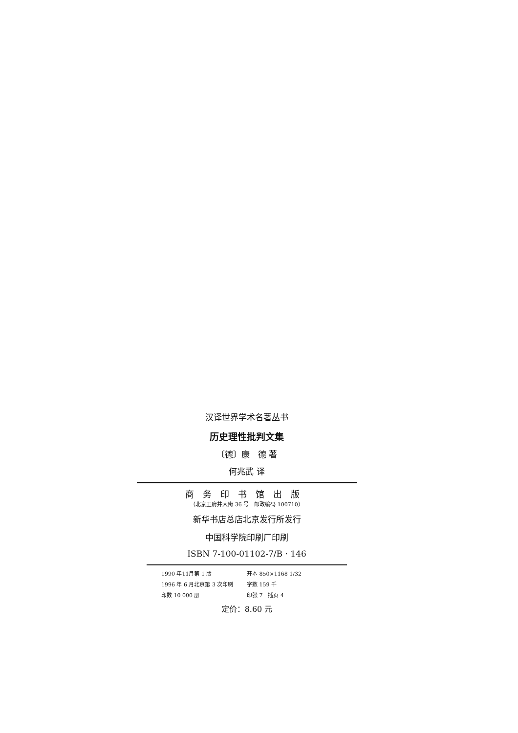汉译世界学术名著丛书
历史理性批判文集
〔德〕康　德 著
何兆武 译
商务印书馆出版
（北京王府井大街 36 号　邮政编码 100710）
新华书店总店北京发行所发行
中国科学院印刷厂印刷
ISBN 7-100-01102-7/B · 146
1990 年11月第 1 版 开本 850×1168 1/32 1996 年 6 月北京第 3 次印刷 字数 159 千 印数 10 000 册 印张 7　插页 4
定价：8.60 元